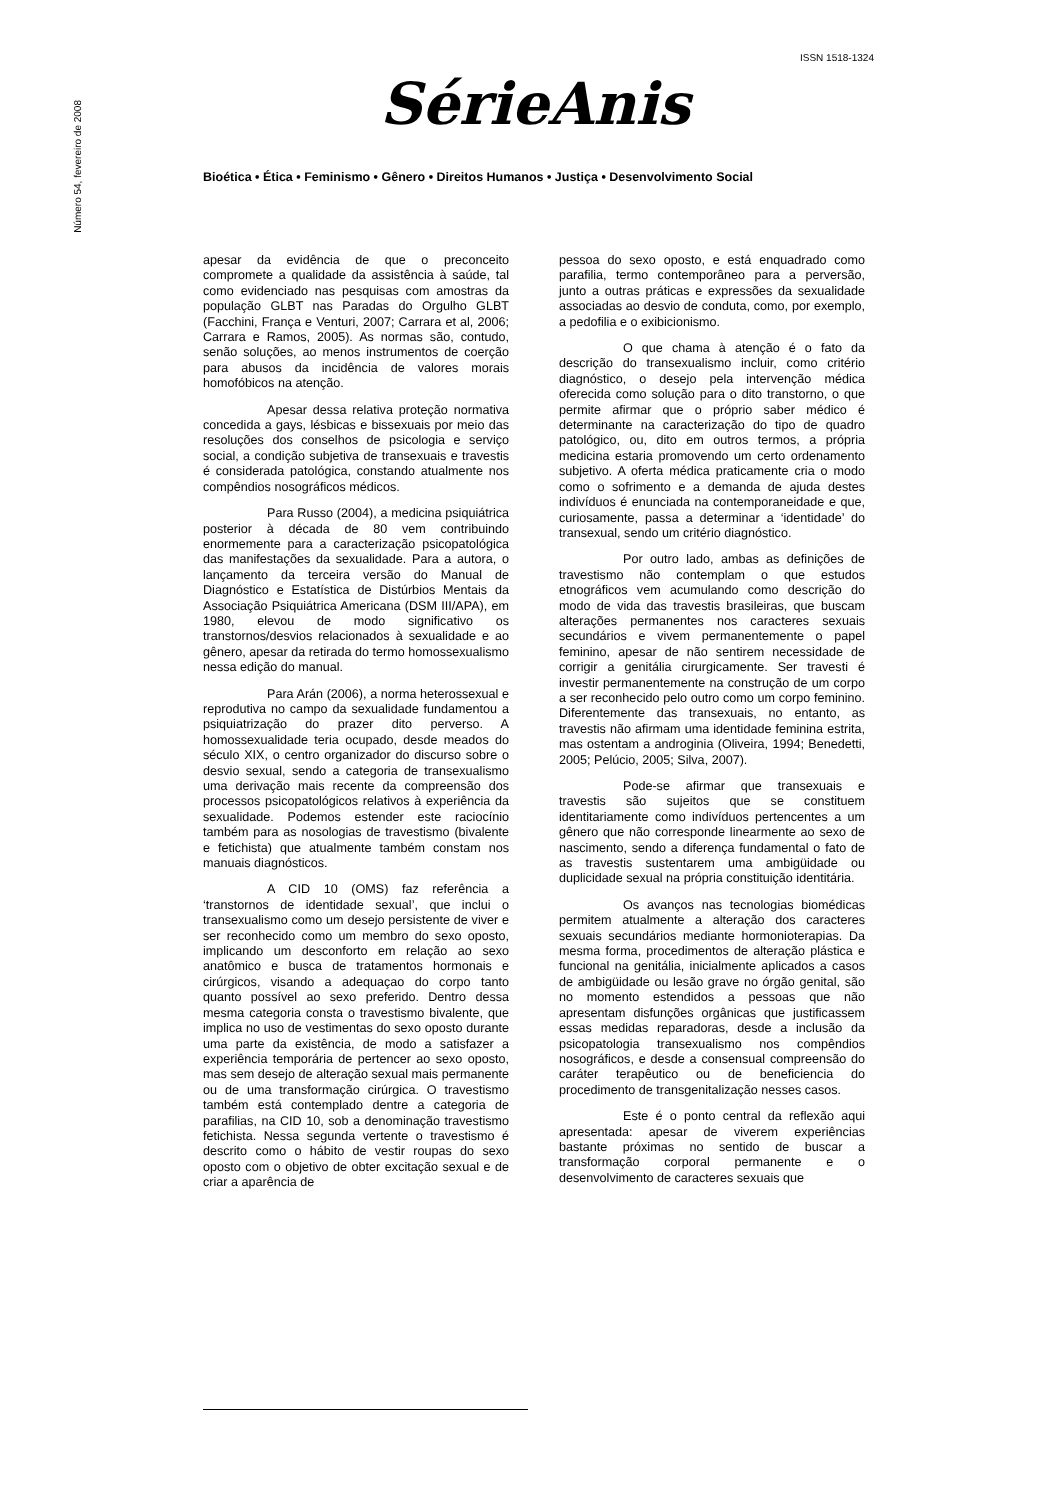ISSN 1518-1324
Número 54, fevereiro de 2008
SérieAnis
Bioética • Ética • Feminismo • Gênero • Direitos Humanos • Justiça • Desenvolvimento Social
apesar da evidência de que o preconceito compromete a qualidade da assistência à saúde, tal como evidenciado nas pesquisas com amostras da população GLBT nas Paradas do Orgulho GLBT (Facchini, França e Venturi, 2007; Carrara et al, 2006; Carrara e Ramos, 2005). As normas são, contudo, senão soluções, ao menos instrumentos de coerção para abusos da incidência de valores morais homofóbicos na atenção.
Apesar dessa relativa proteção normativa concedida a gays, lésbicas e bissexuais por meio das resoluções dos conselhos de psicologia e serviço social, a condição subjetiva de transexuais e travestis é considerada patológica, constando atualmente nos compêndios nosográficos médicos.
Para Russo (2004), a medicina psiquiátrica posterior à década de 80 vem contribuindo enormemente para a caracterização psicopatológica das manifestações da sexualidade. Para a autora, o lançamento da terceira versão do Manual de Diagnóstico e Estatística de Distúrbios Mentais da Associação Psiquiátrica Americana (DSM III/APA), em 1980, elevou de modo significativo os transtornos/desvios relacionados à sexualidade e ao gênero, apesar da retirada do termo homossexualismo nessa edição do manual.
Para Arán (2006), a norma heterossexual e reprodutiva no campo da sexualidade fundamentou a psiquiatrização do prazer dito perverso. A homossexualidade teria ocupado, desde meados do século XIX, o centro organizador do discurso sobre o desvio sexual, sendo a categoria de transexualismo uma derivação mais recente da compreensão dos processos psicopatológicos relativos à experiência da sexualidade. Podemos estender este raciocínio também para as nosologias de travestismo (bivalente e fetichista) que atualmente também constam nos manuais diagnósticos.
A CID 10 (OMS) faz referência a ‘transtornos de identidade sexual’, que inclui o transexualismo como um desejo persistente de viver e ser reconhecido como um membro do sexo oposto, implicando um desconforto em relação ao sexo anatômico e busca de tratamentos hormonais e cirúrgicos, visando a adequaçao do corpo tanto quanto possível ao sexo preferido. Dentro dessa mesma categoria consta o travestismo bivalente, que implica no uso de vestimentas do sexo oposto durante uma parte da existência, de modo a satisfazer a experiência temporária de pertencer ao sexo oposto, mas sem desejo de alteração sexual mais permanente ou de uma transformação cirúrgica. O travestismo também está contemplado dentre a categoria de parafilias, na CID 10, sob a denominação travestismo fetichista. Nessa segunda vertente o travestismo é descrito como o hábito de vestir roupas do sexo oposto com o objetivo de obter excitação sexual e de criar a aparência de
pessoa do sexo oposto, e está enquadrado como parafilia, termo contemporâneo para a perversão, junto a outras práticas e expressões da sexualidade associadas ao desvio de conduta, como, por exemplo, a pedofilia e o exibicionismo.
O que chama à atenção é o fato da descrição do transexualismo incluir, como critério diagnóstico, o desejo pela intervenção médica oferecida como solução para o dito transtorno, o que permite afirmar que o próprio saber médico é determinante na caracterização do tipo de quadro patológico, ou, dito em outros termos, a própria medicina estaria promovendo um certo ordenamento subjetivo. A oferta médica praticamente cria o modo como o sofrimento e a demanda de ajuda destes indivíduos é enunciada na contemporaneidade e que, curiosamente, passa a determinar a ‘identidade’ do transexual, sendo um critério diagnóstico.
Por outro lado, ambas as definições de travestismo não contemplam o que estudos etnográficos vem acumulando como descrição do modo de vida das travestis brasileiras, que buscam alterações permanentes nos caracteres sexuais secundários e vivem permanentemente o papel feminino, apesar de não sentirem necessidade de corrigir a genitália cirurgicamente. Ser travesti é investir permanentemente na construção de um corpo a ser reconhecido pelo outro como um corpo feminino. Diferentemente das transexuais, no entanto, as travestis não afirmam uma identidade feminina estrita, mas ostentam a androginia (Oliveira, 1994; Benedetti, 2005; Pelúcio, 2005; Silva, 2007).
Pode-se afirmar que transexuais e travestis são sujeitos que se constituem identitariamente como indivíduos pertencentes a um gênero que não corresponde linearmente ao sexo de nascimento, sendo a diferença fundamental o fato de as travestis sustentarem uma ambigüidade ou duplicidade sexual na própria constituição identitária.
Os avanços nas tecnologias biomédicas permitem atualmente a alteração dos caracteres sexuais secundários mediante hormonioterapias. Da mesma forma, procedimentos de alteração plástica e funcional na genitália, inicialmente aplicados a casos de ambigüidade ou lesão grave no órgão genital, são no momento estendidos a pessoas que não apresentam disfunções orgânicas que justificassem essas medidas reparadoras, desde a inclusão da psicopatologia transexualismo nos compêndios nosográficos, e desde a consensual compreensão do caráter terapêutico ou de beneficiencia do procedimento de transgenitalização nesses casos.
Este é o ponto central da reflexão aqui apresentada: apesar de viverem experiências bastante próximas no sentido de buscar a transformação corporal permanente e o desenvolvimento de caracteres sexuais que